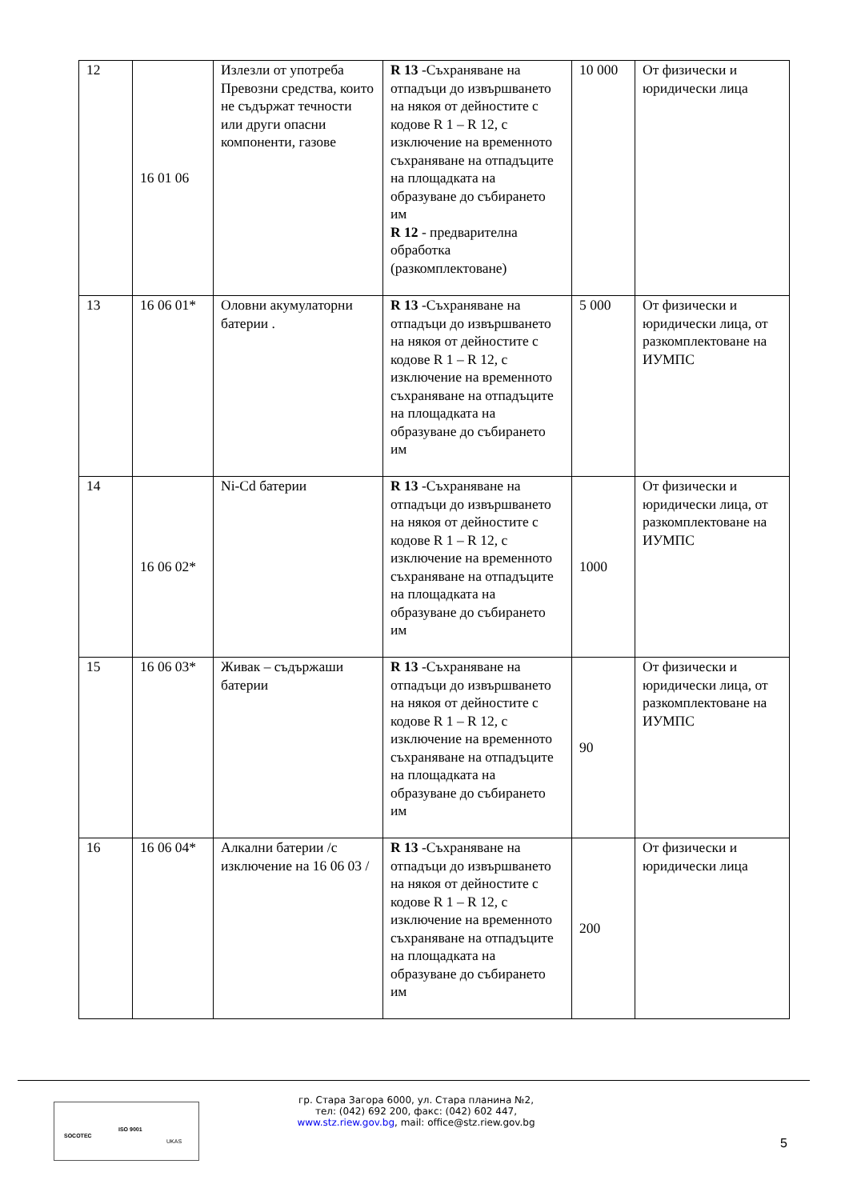| 12 | 16 01 06 | Излезли от употреба Превозни средства, които не съдържат течности или други опасни компоненти, газове | R 13 -Съхраняване на отпадъци до извършването на някоя от дейностите с кодове R 1 – R 12, с изключение на временното съхраняване на отпадъците на площадката на образуване до събирането им R 12 - предварителна обработка (разкомплектоване) | 10 000 | От физически и юридически лица |
| 13 | 16 06 01* | Оловни акумулаторни батерии . | R 13 -Съхраняване на отпадъци до извършването на някоя от дейностите с кодове R 1 – R 12, с изключение на временното съхраняване на отпадъците на площадката на образуване до събирането им | 5 000 | От физически и юридически лица, от разкомплектоване на ИУМПС |
| 14 | 16 06 02* | Ni-Cd батерии | R 13 -Съхраняване на отпадъци до извършването на някоя от дейностите с кодове R 1 – R 12, с изключение на временното съхраняване на отпадъците на площадката на образуване до събирането им | 1000 | От физически и юридически лица, от разкомплектоване на ИУМПС |
| 15 | 16 06 03* | Живак – съдържаши батерии | R 13 -Съхраняване на отпадъци до извършването на някоя от дейностите с кодове R 1 – R 12, с изключение на временното съхраняване на отпадъците на площадката на образуване до събирането им | 90 | От физически и юридически лица, от разкомплектоване на ИУМПС |
| 16 | 16 06 04* | Алкални батерии /с изключение на 16 06 03 / | R 13 -Съхраняване на отпадъци до извършването на някоя от дейностите с кодове R 1 – R 12, с изключение на временното съхраняване на отпадъците на площадката на образуване до събирането им | 200 | От физически и юридически лица |
SOCOTEC
ISO 9001
UKAS
гр. Стара Загора 6000, ул. Стара планина №2,
тел: (042) 692 200, факс: (042) 602 447,
www.stz.riew.gov.bg, mail: office@stz.riew.gov.bg
5